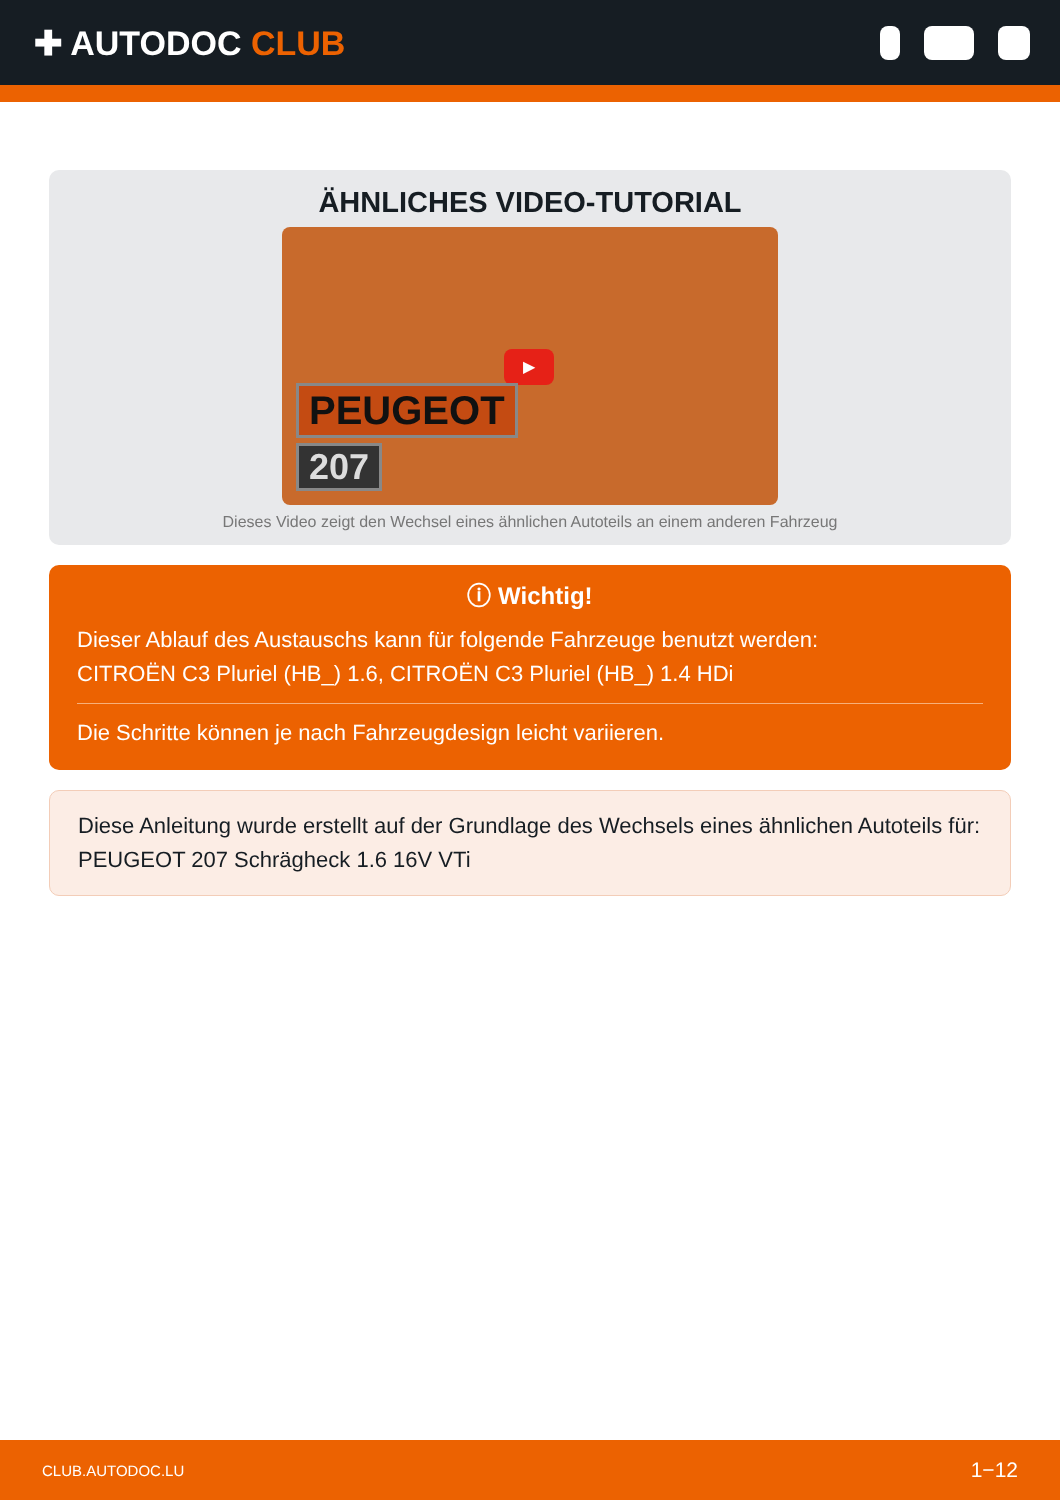✚ AUTODOC CLUB
ÄHNLICHES VIDEO-TUTORIAL
▶
PEUGEOT
207
Dieses Video zeigt den Wechsel eines ähnlichen Autoteils an einem anderen Fahrzeug
ⓘ Wichtig!
Dieser Ablauf des Austauschs kann für folgende Fahrzeuge benutzt werden:
CITROËN C3 Pluriel (HB_) 1.6, CITROËN C3 Pluriel (HB_) 1.4 HDi
Die Schritte können je nach Fahrzeugdesign leicht variieren.
Diese Anleitung wurde erstellt auf der Grundlage des Wechsels eines ähnlichen Autoteils für: PEUGEOT 207 Schrägheck 1.6 16V VTi
CLUB.AUTODOC.LU 1−12